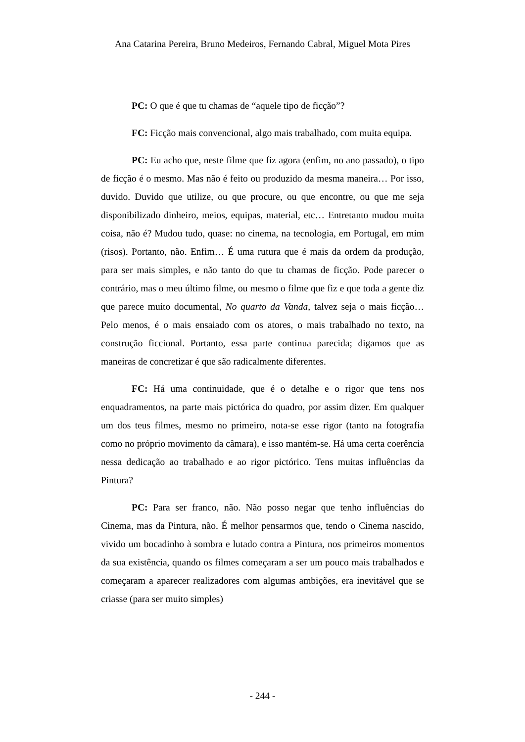Ana Catarina Pereira, Bruno Medeiros, Fernando Cabral, Miguel Mota Pires
PC: O que é que tu chamas de “aquele tipo de ficção”?
FC: Ficção mais convencional, algo mais trabalhado, com muita equipa.
PC: Eu acho que, neste filme que fiz agora (enfim, no ano passado), o tipo de ficção é o mesmo. Mas não é feito ou produzido da mesma maneira… Por isso, duvido. Duvido que utilize, ou que procure, ou que encontre, ou que me seja disponibilizado dinheiro, meios, equipas, material, etc… Entretanto mudou muita coisa, não é? Mudou tudo, quase: no cinema, na tecnologia, em Portugal, em mim (risos). Portanto, não. Enfim… É uma rutura que é mais da ordem da produção, para ser mais simples, e não tanto do que tu chamas de ficção. Pode parecer o contrário, mas o meu último filme, ou mesmo o filme que fiz e que toda a gente diz que parece muito documental, No quarto da Vanda, talvez seja o mais ficção… Pelo menos, é o mais ensaiado com os atores, o mais trabalhado no texto, na construção ficcional. Portanto, essa parte continua parecida; digamos que as maneiras de concretizar é que são radicalmente diferentes.
FC: Há uma continuidade, que é o detalhe e o rigor que tens nos enquadramentos, na parte mais pictórica do quadro, por assim dizer. Em qualquer um dos teus filmes, mesmo no primeiro, nota-se esse rigor (tanto na fotografia como no próprio movimento da câmara), e isso mantém-se. Há uma certa coerência nessa dedicação ao trabalhado e ao rigor pictórico. Tens muitas influências da Pintura?
PC: Para ser franco, não. Não posso negar que tenho influências do Cinema, mas da Pintura, não. É melhor pensarmos que, tendo o Cinema nascido, vivido um bocadinho à sombra e lutado contra a Pintura, nos primeiros momentos da sua existência, quando os filmes começaram a ser um pouco mais trabalhados e começaram a aparecer realizadores com algumas ambições, era inevitável que se criasse (para ser muito simples)
- 244 -